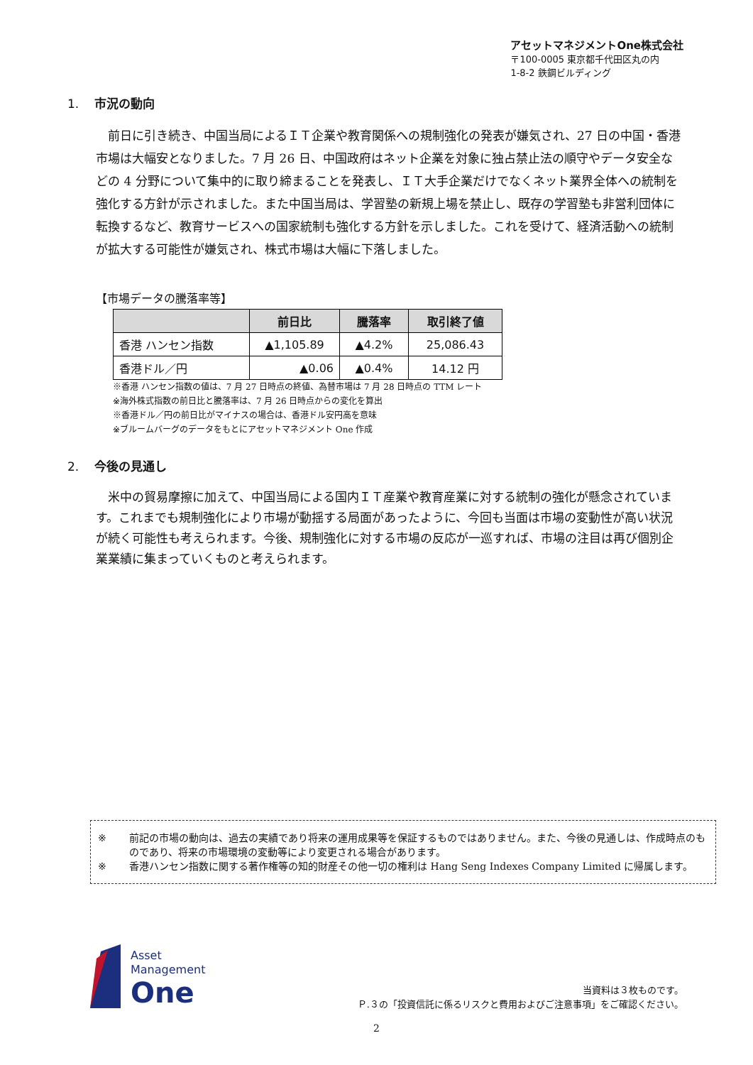アセットマネジメントOne株式会社
〒100-0005 東京都千代田区丸の内
1-8-2 鉄鋼ビルディング
1. 市況の動向
　前日に引き続き、中国当局によるＩＴ企業や教育関係への規制強化の発表が嫌気され、27 日の中国・香港市場は大幅安となりました。7 月 26 日、中国政府はネット企業を対象に独占禁止法の順守やデータ安全などの 4 分野について集中的に取り締まることを発表し、ＩＴ大手企業だけでなくネット業界全体への統制を強化する方針が示されました。また中国当局は、学習塾の新規上場を禁止し、既存の学習塾も非営利団体に転換するなど、教育サービスへの国家統制も強化する方針を示しました。これを受けて、経済活動への統制が拡大する可能性が嫌気され、株式市場は大幅に下落しました。
【市場データの騰落率等】
| | 前日比 | 騰落率 | 取引終了値 |
| --- | --- | --- | --- |
| 香港 ハンセン指数 | ▲1,105.89 | ▲4.2% | 25,086.43 |
| 香港ドル／円 | ▲0.06 | ▲0.4% | 14.12 円 |
※香港 ハンセン指数の値は、7 月 27 日時点の終値、為替市場は 7 月 28 日時点の TTM レート
※海外株式指数の前日比と騰落率は、7 月 26 日時点からの変化を算出
※香港ドル／円の前日比がマイナスの場合は、香港ドル安円高を意味
※ブルームバーグのデータをもとにアセットマネジメント One 作成
2. 今後の見通し
　米中の貿易摩擦に加えて、中国当局による国内ＩＴ産業や教育産業に対する統制の強化が懸念されています。これまでも規制強化により市場が動揺する局面があったように、今回も当面は市場の変動性が高い状況が続く可能性も考えられます。今後、規制強化に対する市場の反応が一巡すれば、市場の注目は再び個別企業業績に集まっていくものと考えられます。
※ 前記の市場の動向は、過去の実績であり将来の運用成果等を保証するものではありません。また、今後の見通しは、作成時点のものであり、将来の市場環境の変動等により変更される場合があります。
※ 香港ハンセン指数に関する著作権等の知的財産その他一切の権利は Hang Seng Indexes Company Limited に帰属します。
Asset
Management
One
当資料は３枚ものです。
Ｐ.３の「投資信託に係るリスクと費用およびご注意事項」をご確認ください。
2